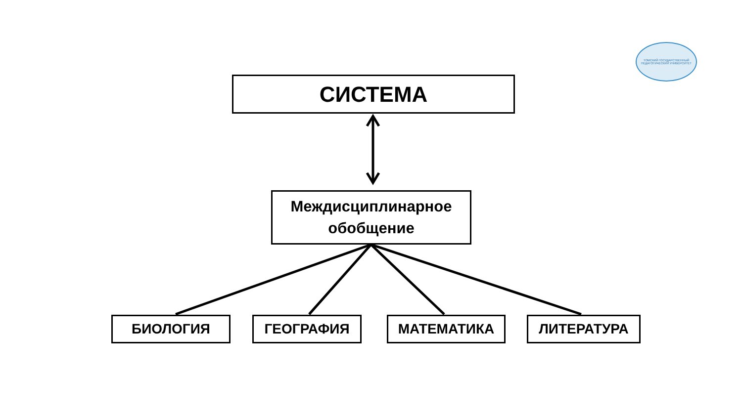ТОМСКИЙ ГОСУДАРСТВЕННЫЙ ПЕДАГОГИЧЕСКИЙ УНИВЕРСИТЕТ
СИСТЕМА
Междисциплинарное
обобщение
БИОЛОГИЯ ГЕОГРАФИЯ МАТЕМАТИКА ЛИТЕРАТУРА